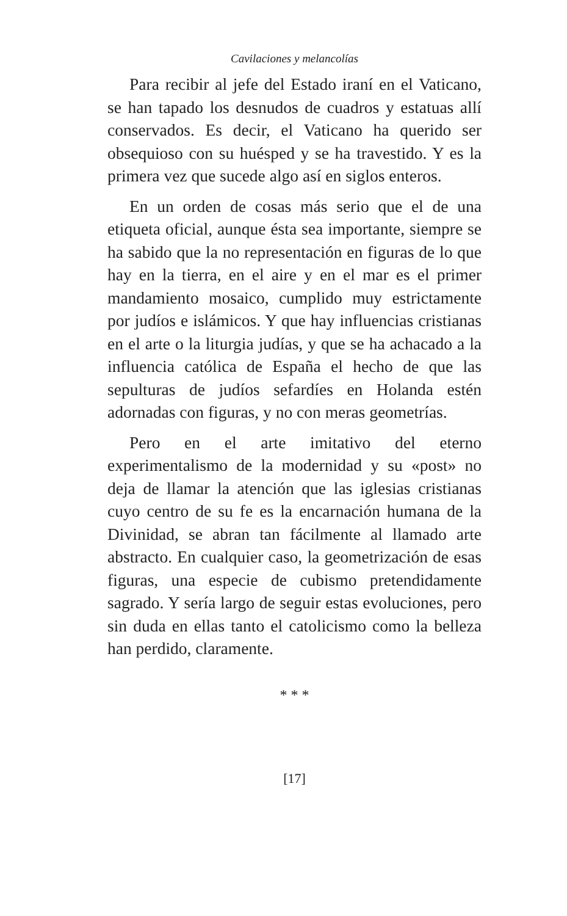Cavilaciones y melancolías
Para recibir al jefe del Estado iraní en el Vaticano, se han tapado los desnudos de cuadros y estatuas allí conservados. Es decir, el Vaticano ha querido ser obsequioso con su huésped y se ha travestido. Y es la primera vez que sucede algo así en siglos enteros.
En un orden de cosas más serio que el de una etiqueta oficial, aunque ésta sea importante, siempre se ha sabido que la no representación en figuras de lo que hay en la tierra, en el aire y en el mar es el primer mandamiento mosaico, cumplido muy estrictamente por judíos e islámicos. Y que hay influencias cristianas en el arte o la liturgia judías, y que se ha achacado a la influencia católica de España el hecho de que las sepulturas de judíos sefardíes en Holanda estén adornadas con figuras, y no con meras geometrías.
Pero en el arte imitativo del eterno experimentalismo de la modernidad y su «post» no deja de llamar la atención que las iglesias cristianas cuyo centro de su fe es la encarnación humana de la Divinidad, se abran tan fácilmente al llamado arte abstracto. En cualquier caso, la geometrización de esas figuras, una especie de cubismo pretendidamente sagrado. Y sería largo de seguir estas evoluciones, pero sin duda en ellas tanto el catolicismo como la belleza han perdido, claramente.
* * *
[17]